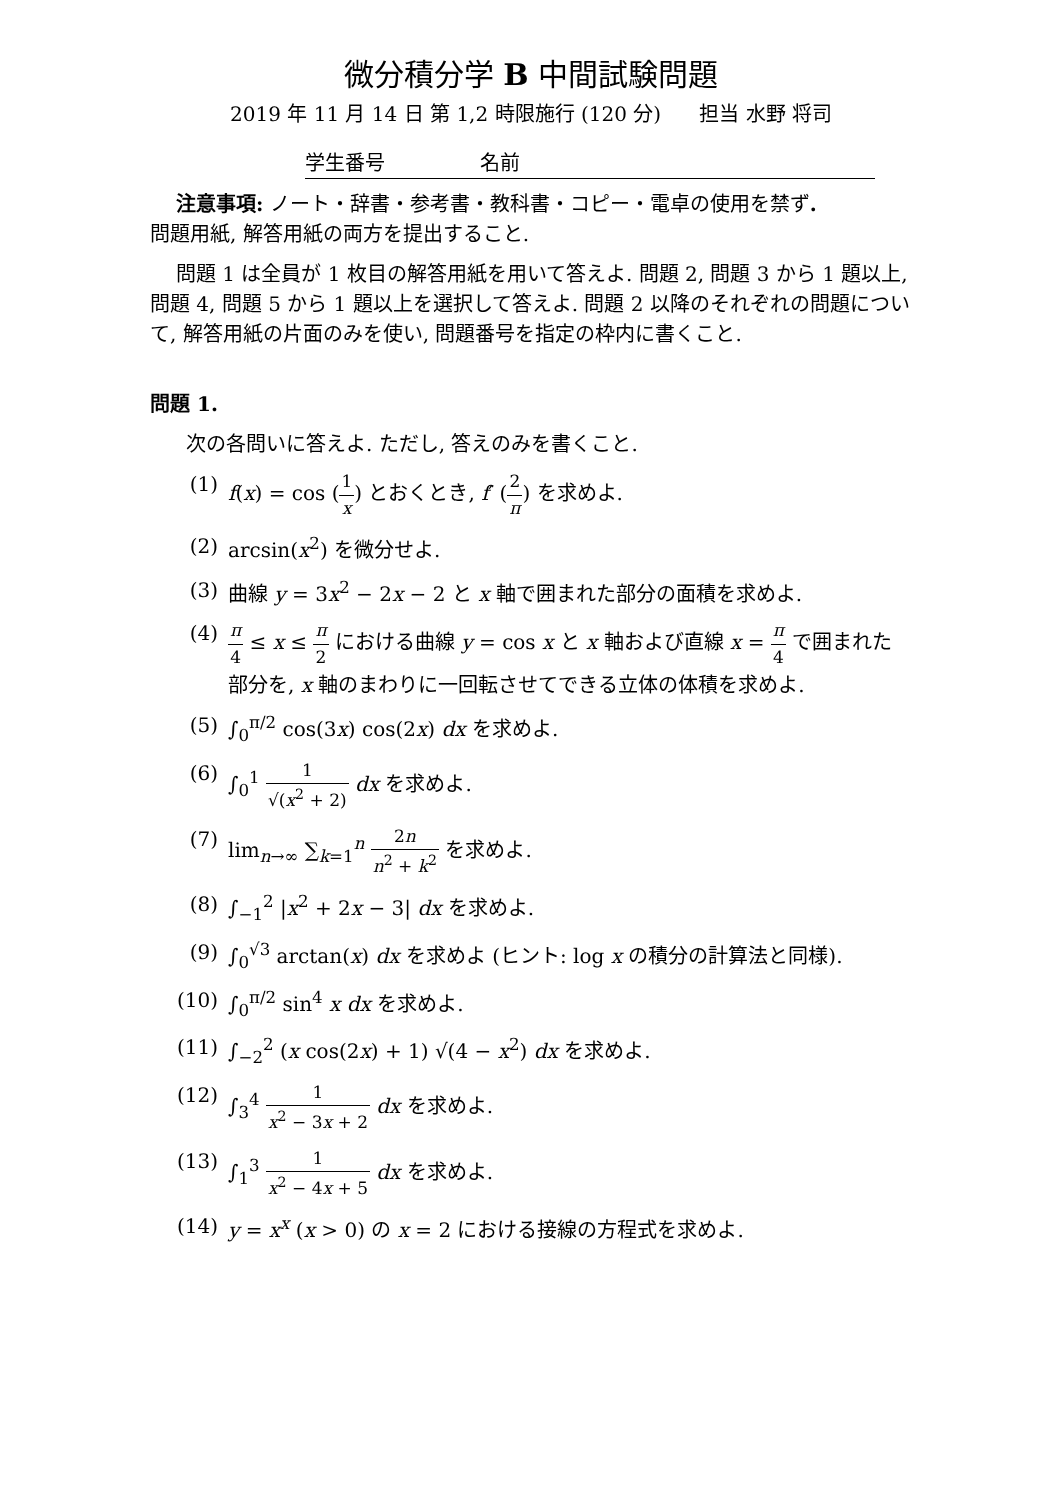微分積分学 B 中間試験問題
2019 年 11 月 14 日 第 1,2 時限施行 (120 分) 担当 水野 将司
学生番号 名前
注意事項: ノート・辞書・参考書・教科書・コピー・電卓の使用を禁ず.
問題用紙, 解答用紙の両方を提出すること.
問題 1 は全員が 1 枚目の解答用紙を用いて答えよ. 問題 2, 問題 3 から 1 題以上, 問題 4, 問題 5 から 1 題以上を選択して答えよ. 問題 2 以降のそれぞれの問題について, 解答用紙の片面のみを使い, 問題番号を指定の枠内に書くこと.
問題 1.
次の各問いに答えよ. ただし, 答えのみを書くこと.
(1) f(x) = cos (1 x) とおくとき, f′ (2 π) を求めよ.
(2) arcsin(x<sup>2</sup>) を微分せよ.
(3) 曲線 y = 3x<sup>2</sup> − 2x − 2 と x 軸で囲まれた部分の面積を求めよ.
(4) π 4 ≤ x ≤ π 2 における曲線 y = cos x と x 軸および直線 x = π 4 で囲まれた部分を, x 軸のまわりに一回転させてできる立体の体積を求めよ.
(5) ∫<sub>0</sub><sup>π/2</sup> cos(3x) cos(2x) dx を求めよ.
(6) ∫<sub>0</sub><sup>1</sup> 1 √(x<sup>2</sup> + 2) dx を求めよ.
(7) lim<sub>n→∞</sub> ∑<sub>k=1</sub><sup>n</sup> 2n n<sup>2</sup> + k<sup>2</sup> を求めよ.
(8) ∫<sub>−1</sub><sup>2</sup> |x<sup>2</sup> + 2x − 3| dx を求めよ.
(9) ∫<sub>0</sub><sup>√3</sup> arctan(x) dx を求めよ (ヒント: log x の積分の計算法と同様).
(10) ∫<sub>0</sub><sup>π/2</sup> sin<sup>4</sup> x dx を求めよ.
(11) ∫<sub>−2</sub><sup>2</sup> (x cos(2x) + 1) √(4 − x<sup>2</sup>) dx を求めよ.
(12) ∫<sub>3</sub><sup>4</sup> 1 x<sup>2</sup> − 3x + 2 dx を求めよ.
(13) ∫<sub>1</sub><sup>3</sup> 1 x<sup>2</sup> − 4x + 5 dx を求めよ.
(14) y = x<sup>x</sup> (x > 0) の x = 2 における接線の方程式を求めよ.